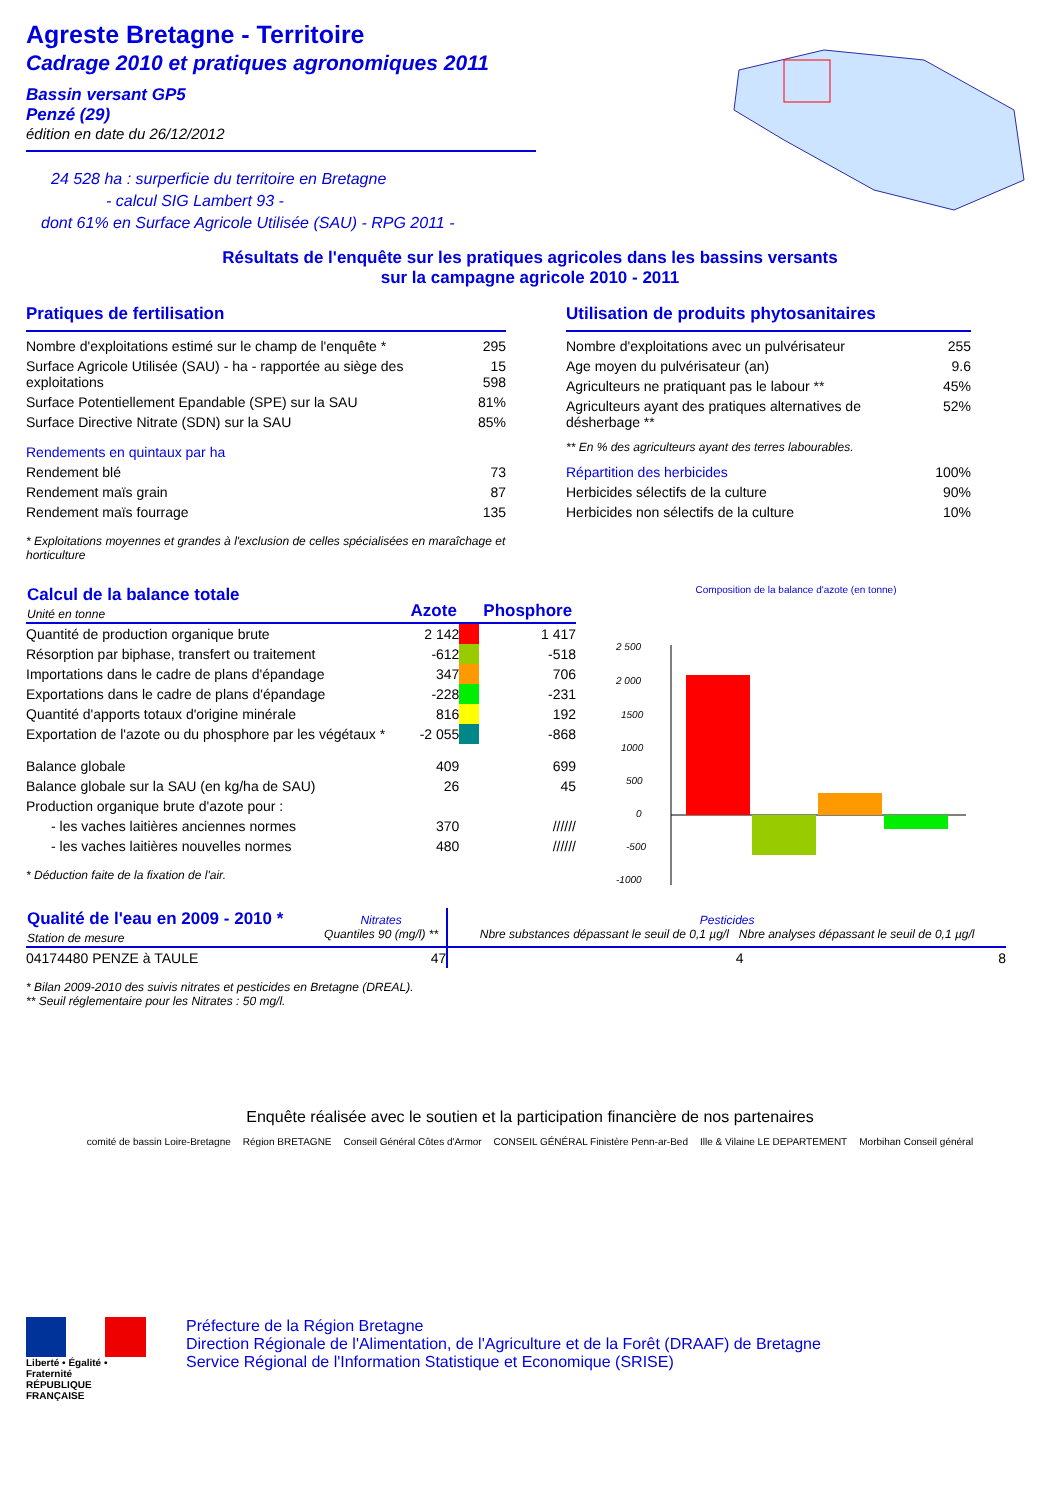Agreste Bretagne - Territoire
Cadrage 2010 et pratiques agronomiques 2011
Bassin versant GP5
Penzé (29)
édition en date du 26/12/2012
24 528 ha : surperficie du territoire en Bretagne
- calcul SIG Lambert 93 -
dont 61% en Surface Agricole Utilisée (SAU) - RPG 2011 -
Résultats de l'enquête sur les pratiques agricoles dans les bassins versants
sur la campagne agricole 2010 - 2011
Pratiques de fertilisation
| Nombre d'exploitations estimé sur le champ de l'enquête * | 295 |
| Surface Agricole Utilisée (SAU) - ha - rapportée au siège des exploitations | 15 598 |
| Surface Potentiellement Epandable (SPE) sur la SAU | 81% |
| Surface Directive Nitrate (SDN) sur la SAU | 85% |
| Rendements en quintaux par ha | |
| Rendement blé | 73 |
| Rendement maïs grain | 87 |
| Rendement maïs fourrage | 135 |
* Exploitations moyennes et grandes à l'exclusion de celles spécialisées en maraîchage et horticulture
Utilisation de produits phytosanitaires
| Nombre d'exploitations avec un pulvérisateur | 255 |
| Age moyen du pulvérisateur (an) | 9.6 |
| Agriculteurs ne pratiquant pas le labour ** | 45% |
| Agriculteurs ayant des pratiques alternatives de désherbage ** | 52% |
| ** En % des agriculteurs ayant des terres labourables. | |
| Répartition des herbicides | 100% |
| Herbicides sélectifs de la culture | 90% |
| Herbicides non sélectifs de la culture | 10% |
| Calcul de la balance totale Unité en tonne | Azote | | Phosphore |
| --- | --- | --- | --- |
| Quantité de production organique brute | 2 142 | | 1 417 |
| Résorption par biphase, transfert ou traitement | -612 | | -518 |
| Importations dans le cadre de plans d'épandage | 347 | | 706 |
| Exportations dans le cadre de plans d'épandage | -228 | | -231 |
| Quantité d'apports totaux d'origine minérale | 816 | | 192 |
| Exportation de l'azote ou du phosphore par les végétaux * | -2 055 | | -868 |
| Balance globale | 409 | | 699 |
| Balance globale sur la SAU (en kg/ha de SAU) | 26 | | 45 |
| Production organique brute d'azote pour : | | | |
| - les vaches laitières anciennes normes | 370 | | ////// |
| - les vaches laitières nouvelles normes | 480 | | ////// |
* Déduction faite de la fixation de l'air.
Composition de la balance d'azote (en tonne)
2 500
2 000
1500
1000
500
0
-500
-1000
| Qualité de l'eau en 2009 - 2010 * Station de mesure | Nitrates Quantiles 90 (mg/l) ** | Pesticides Nbre substances dépassant le seuil de 0,1 µg/l Nbre analyses dépassant le seuil de 0,1 µg/l | |
| --- | --- | --- | --- |
| 04174480 PENZE à TAULE | 47 | 4 | 8 |
* Bilan 2009-2010 des suivis nitrates et pesticides en Bretagne (DREAL).
** Seuil réglementaire pour les Nitrates : 50 mg/l.
Enquête réalisée avec le soutien et la participation financière de nos partenaires
comité de bassin Loire-Bretagne Région BRETAGNE Conseil Général Côtes d'Armor CONSEIL GÉNÉRAL Finistère Penn-ar-Bed Ille & Vilaine LE DEPARTEMENT Morbihan Conseil général
Liberté • Égalité • Fraternité
RÉPUBLIQUE FRANÇAISE
Préfecture de la Région Bretagne
Direction Régionale de l'Alimentation, de l'Agriculture et de la Forêt (DRAAF) de Bretagne
Service Régional de l'Information Statistique et Economique (SRISE)